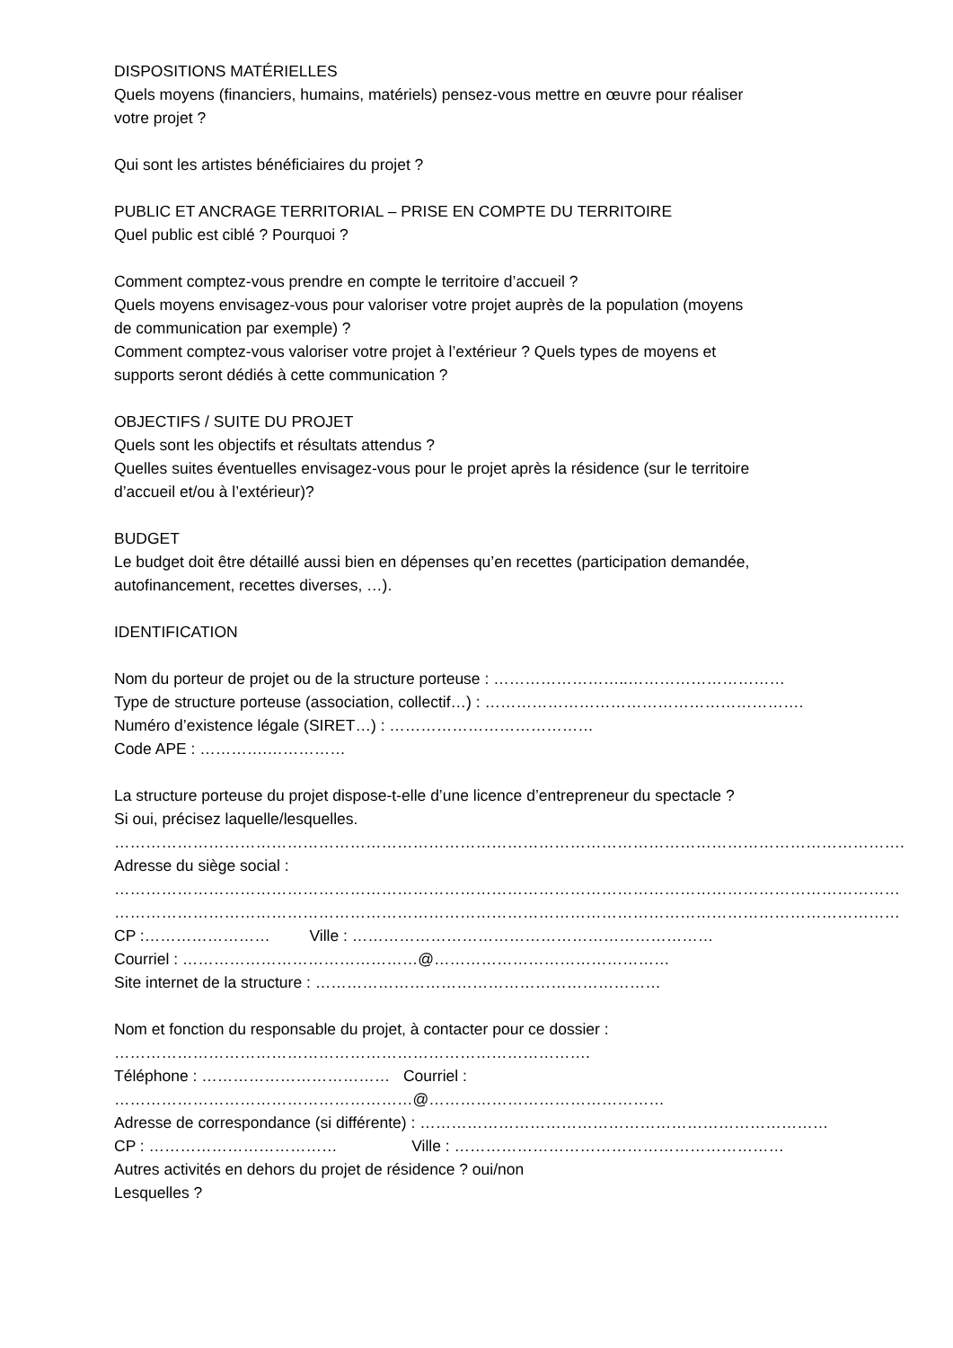DISPOSITIONS MATÉRIELLES
Quels moyens (financiers, humains, matériels) pensez-vous mettre en œuvre pour réaliser
votre projet ?
Qui sont les artistes bénéficiaires du projet ?
PUBLIC ET ANCRAGE TERRITORIAL – PRISE EN COMPTE DU TERRITOIRE
Quel public est ciblé ? Pourquoi ?
Comment comptez-vous prendre en compte le territoire d’accueil ?
Quels moyens envisagez-vous pour valoriser votre projet auprès de la population (moyens
de communication par exemple) ?
Comment comptez-vous valoriser votre projet à l’extérieur ? Quels types de moyens et
supports seront dédiés à cette communication ?
OBJECTIFS / SUITE DU PROJET
Quels sont les objectifs et résultats attendus ?
Quelles suites éventuelles envisagez-vous pour le projet après la résidence (sur le territoire
d’accueil et/ou à l’extérieur)?
BUDGET
Le budget doit être détaillé aussi bien en dépenses qu’en recettes (participation demandée,
autofinancement, recettes diverses, …).
IDENTIFICATION
Nom du porteur de projet ou de la structure porteuse : ……………………..…………………………
Type de structure porteuse (association, collectif…) : …………………………………………………….
Numéro d’existence légale (SIRET…) : …………………………………
Code APE : ………….……………
La structure porteuse du projet dispose-t-elle d’une licence d’entrepreneur du spectacle ?
Si oui, précisez laquelle/lesquelles.
…………………………………………………………………………………………………………………………………….
Adresse du siège social :
……………………………………………………………………………………………………………………………………
……………………………………………………………………………………………………………………………………
CP :…………………… Ville : ……………………………………………………………
Courriel : ………………………………………@………………………………………
Site internet de la structure : …………………………………………………………
Nom et fonction du responsable du projet, à contacter pour ce dossier :
……………………………………………………………………………….
Téléphone : ……………………………… Courriel :
…………………………………………………@………………………………………
Adresse de correspondance (si différente) : ……………………………………………………………………
CP : ……………………………… Ville : ………………………………………………………
Autres activités en dehors du projet de résidence ? oui/non
Lesquelles ?